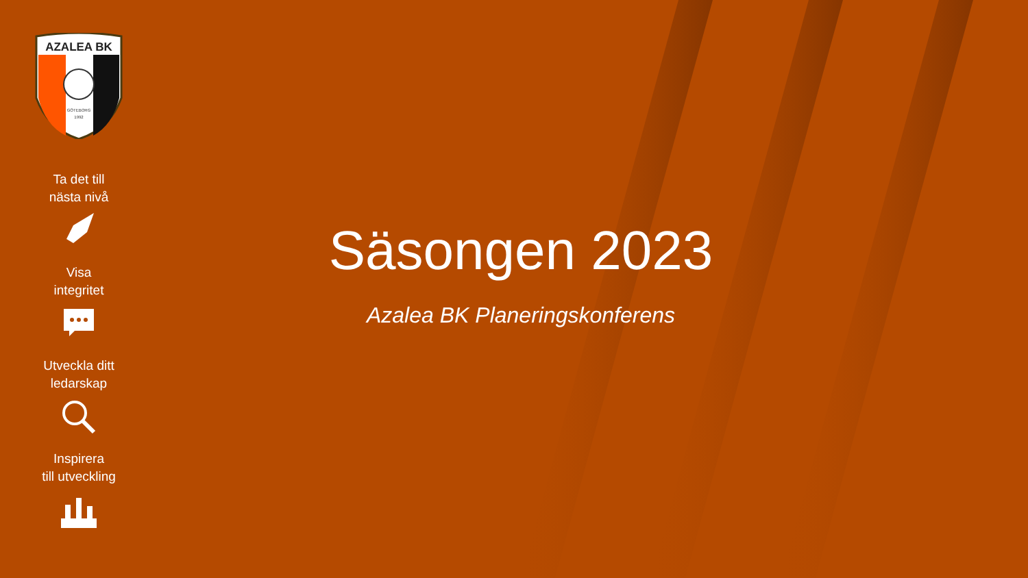AZALEA BK
GÖTEBORG
1992
Ta det till
nästa nivå
Visa
integritet
Utveckla ditt
ledarskap
Inspirera
till utveckling
Säsongen 2023
Azalea BK Planeringskonferens